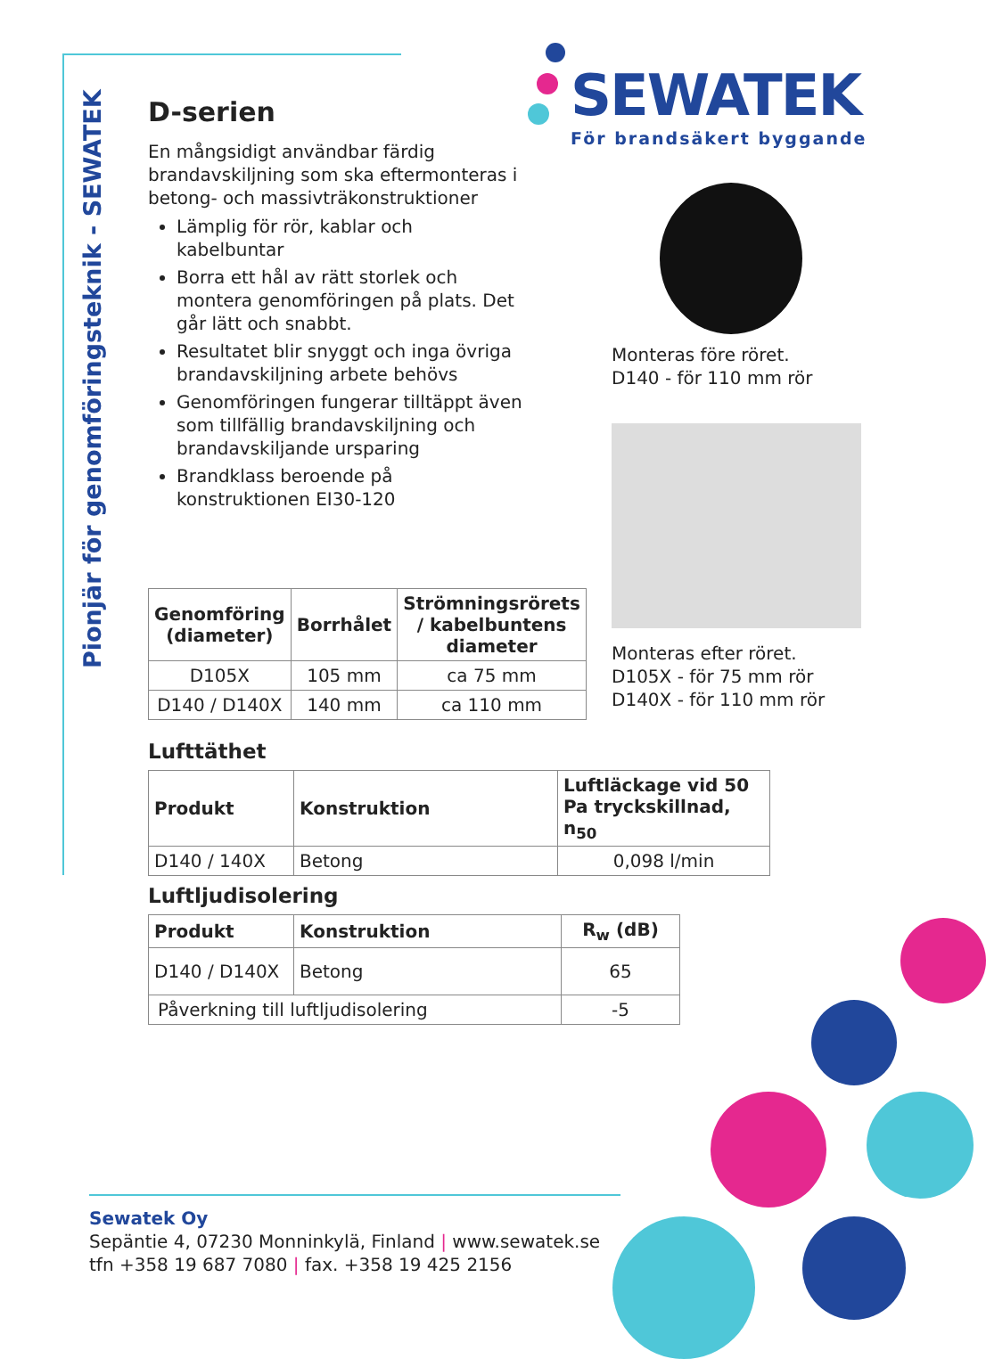Pionjär för genomföringsteknik - SEWATEK
SEWATEK
För brandsäkert byggande
D-serien
En mångsidigt användbar färdig brandavskiljning som ska eftermonteras i betong- och massivträkonstruktioner
Lämplig för rör, kablar och kabelbuntar
Borra ett hål av rätt storlek och montera genomföringen på plats. Det går lätt och snabbt.
Resultatet blir snyggt och inga övriga brandavskiljning arbete behövs
Genomföringen fungerar tilltäppt även som tillfällig brandavskiljning och brandavskiljande ursparing
Brandklass beroende på konstruktionen EI30-120
Monteras före röret.
D140 - för 110 mm rör
Monteras efter röret.
D105X - för 75 mm rör
D140X - för 110 mm rör
| Genomföring (diameter) | Borrhålet | Strömningsrörets / kabelbuntens diameter |
| --- | --- | --- |
| D105X | 105 mm | ca 75 mm |
| D140 / D140X | 140 mm | ca 110 mm |
Lufttäthet
| Produkt | Konstruktion | Luftläckage vid 50 Pa tryckskillnad, n<sub>50</sub> |
| --- | --- | --- |
| D140 / 140X | Betong | 0,098 l/min |
Luftljudisolering
| Produkt | Konstruktion | R<sub>w</sub> (dB) |
| --- | --- | --- |
| D140 / D140X | Betong | 65 |
| Påverkning till luftljudisolering | | -5 |
Sewatek Oy
Sepäntie 4, 07230 Monninkylä, Finland | www.sewatek.se
tfn +358 19 687 7080 | fax. +358 19 425 2156